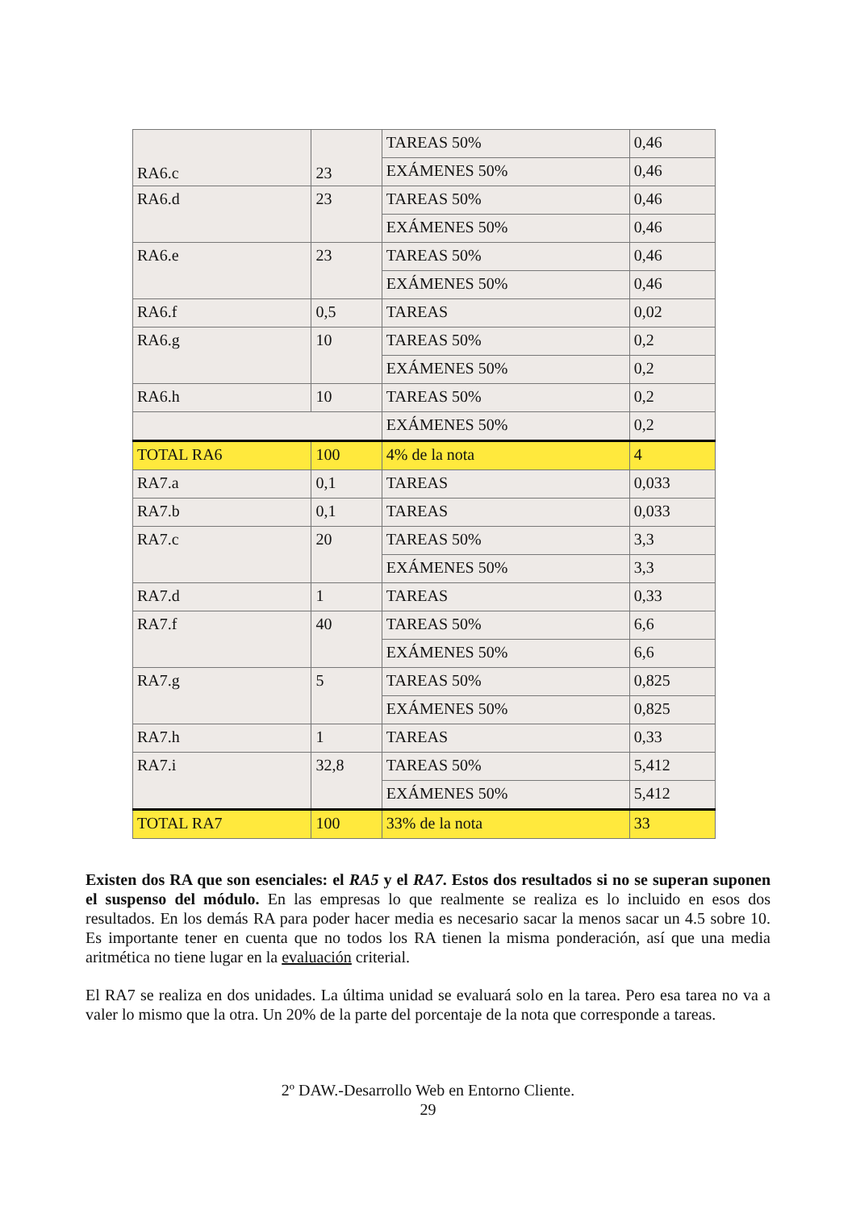| RA6.c | 23 | TAREAS 50% | 0,46 |
| | | EXÁMENES 50% | 0,46 |
| RA6.d | 23 | TAREAS 50% | 0,46 |
| | | EXÁMENES 50% | 0,46 |
| RA6.e | 23 | TAREAS 50% | 0,46 |
| | | EXÁMENES 50% | 0,46 |
| RA6.f | 0,5 | TAREAS | 0,02 |
| RA6.g | 10 | TAREAS 50% | 0,2 |
| | | EXÁMENES 50% | 0,2 |
| RA6.h | 10 | TAREAS 50% | 0,2 |
| | | EXÁMENES 50% | 0,2 |
| TOTAL RA6 | 100 | 4% de la nota | 4 |
| RA7.a | 0,1 | TAREAS | 0,033 |
| RA7.b | 0,1 | TAREAS | 0,033 |
| RA7.c | 20 | TAREAS 50% | 3,3 |
| | | EXÁMENES 50% | 3,3 |
| RA7.d | 1 | TAREAS | 0,33 |
| RA7.f | 40 | TAREAS 50% | 6,6 |
| | | EXÁMENES 50% | 6,6 |
| RA7.g | 5 | TAREAS 50% | 0,825 |
| | | EXÁMENES 50% | 0,825 |
| RA7.h | 1 | TAREAS | 0,33 |
| RA7.i | 32,8 | TAREAS 50% | 5,412 |
| | | EXÁMENES 50% | 5,412 |
| TOTAL RA7 | 100 | 33% de la nota | 33 |
Existen dos RA que son esenciales: el RA5 y el RA7. Estos dos resultados si no se superan suponen el suspenso del módulo. En las empresas lo que realmente se realiza es lo incluido en esos dos resultados. En los demás RA para poder hacer media es necesario sacar la menos sacar un 4.5 sobre 10. Es importante tener en cuenta que no todos los RA tienen la misma ponderación, así que una media aritmética no tiene lugar en la evaluación criterial.
El RA7 se realiza en dos unidades. La última unidad se evaluará solo en la tarea. Pero esa tarea no va a valer lo mismo que la otra. Un 20% de la parte del porcentaje de la nota que corresponde a tareas.
2º DAW.-Desarrollo Web en Entorno Cliente.
29